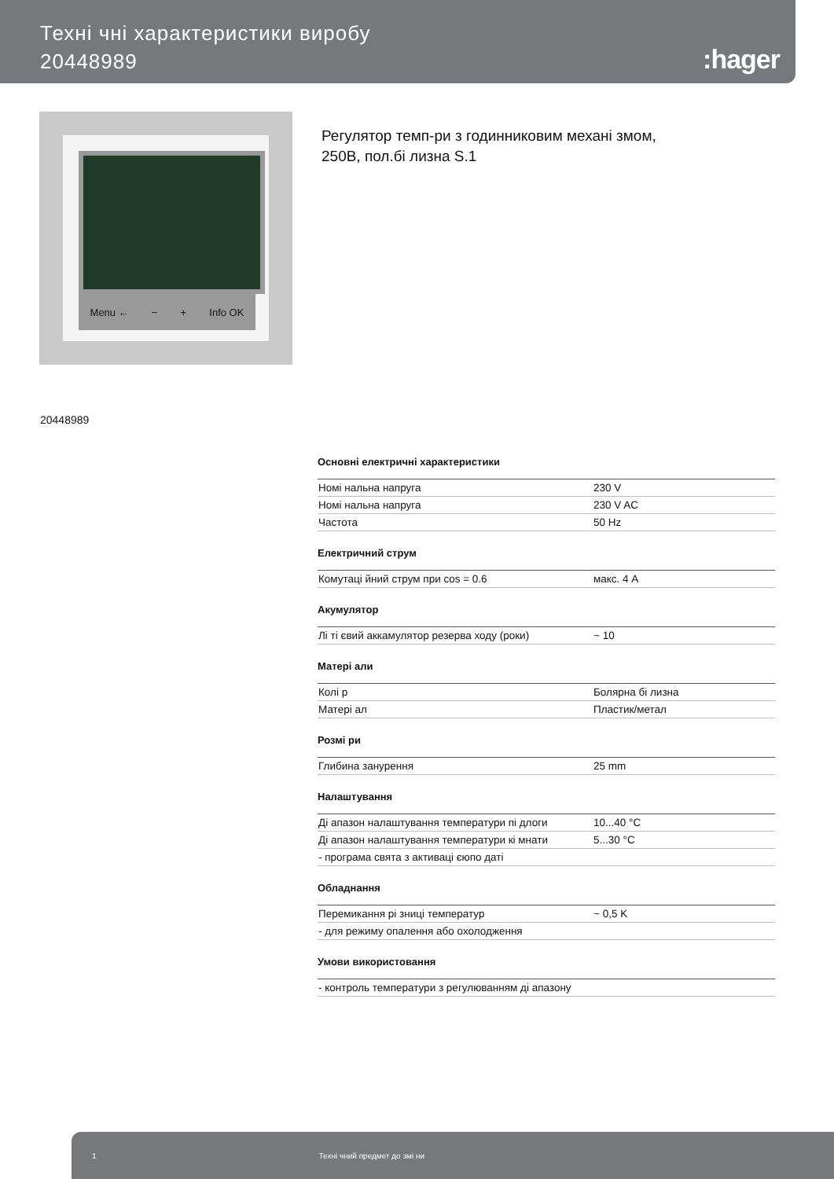Техні чні характеристики виробу
20448989
:hager
Menu ← − + Info OK
Регулятор темп-ри з годинниковим механі змом,
250В, пол.бі лизна S.1
20448989
Основні електричні характеристики
| Номі нальна напруга | 230 V |
| Номі нальна напруга | 230 V AC |
| Частота | 50 Hz |
Електричний струм
| Комутаці йний струм при cos = 0.6 | макс. 4 A |
Акумулятор
| Лі ті євий аккамулятор резерва ходу (роки) | ~ 10 |
Матері али
| Колі р | Болярна бі лизна |
| Матері ал | Пластик/метал |
Розмі ри
| Глибина занурення | 25 mm |
Налаштування
| Ді апазон налаштування температури пі длоги | 10...40 °C |
| Ді апазон налаштування температури кі мнати | 5...30 °C |
| - програма свята з активаці єюпо даті | |
Обладнання
| Перемикання рі зниці температур | ~ 0,5 K |
| - для режиму опалення або охолодження | |
Умови використовання
| - контроль температури з регулюванням ді апазону |
1 Техні чний предмет до змі ни